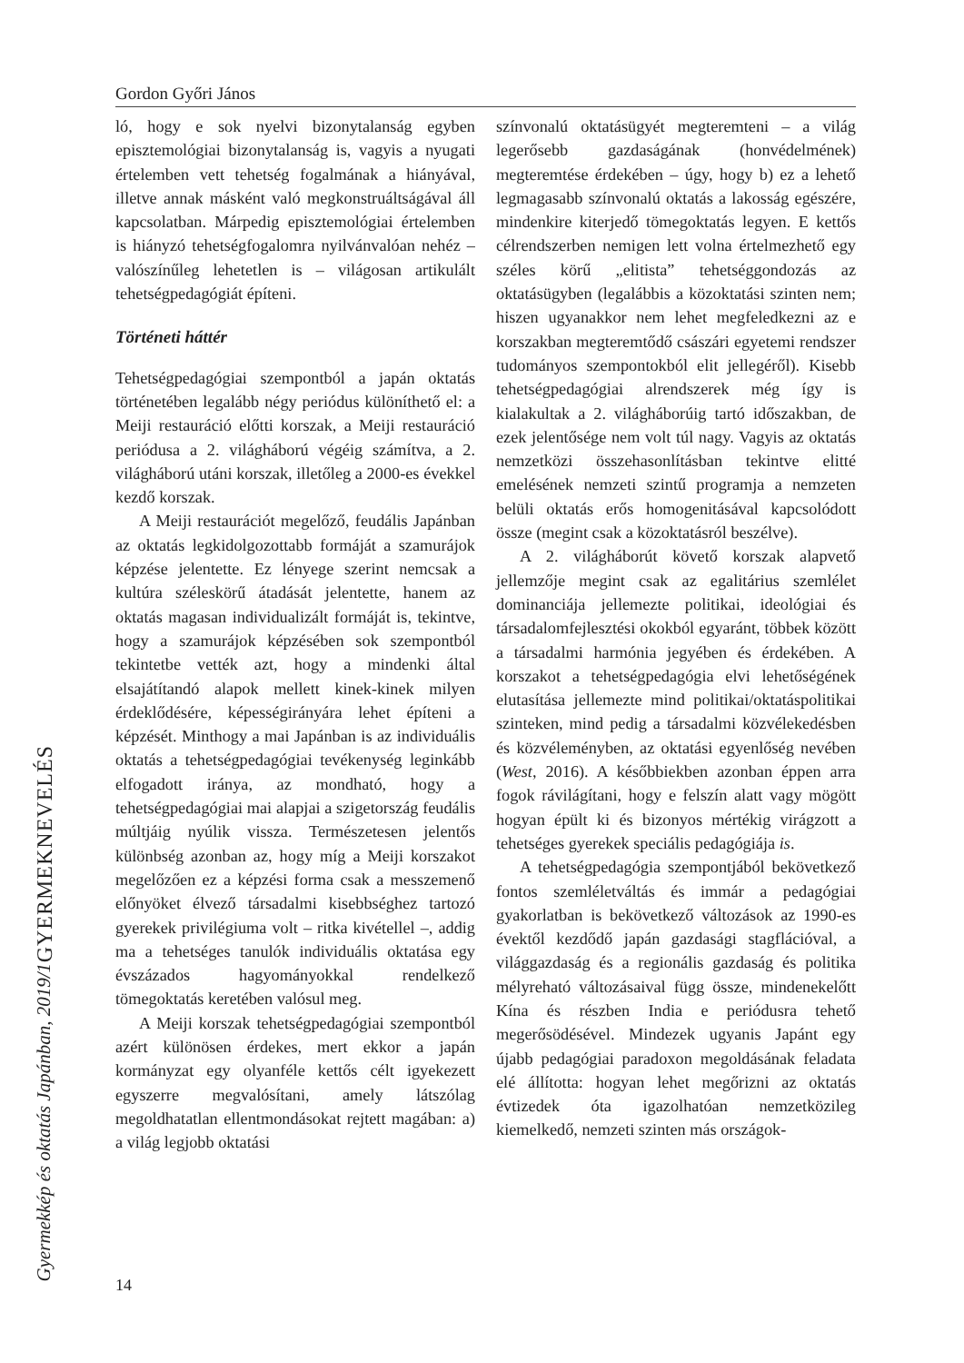Gordon Győri János
ló, hogy e sok nyelvi bizonytalanság egyben episztemológiai bizonytalanság is, vagyis a nyugati értelemben vett tehetség fogalmának a hiányával, illetve annak másként való megkonstruáltságával áll kapcsolatban. Márpedig episztemológiai értelemben is hiányzó tehetségfogalomra nyilvánvalóan nehéz – valószínűleg lehetetlen is – világosan artikulált tehetségpedagógiát építeni.
Történeti háttér
Tehetségpedagógiai szempontból a japán oktatás történetében legalább négy periódus különíthető el: a Meiji restauráció előtti korszak, a Meiji restauráció periódusa a 2. világháború végéig számítva, a 2. világháború utáni korszak, illetőleg a 2000-es évekkel kezdő korszak.
A Meiji restaurációt megelőző, feudális Japánban az oktatás legkidolgozottabb formáját a szamurájok képzése jelentette. Ez lényege szerint nemcsak a kultúra széleskörű átadását jelentette, hanem az oktatás magasan individualizált formáját is, tekintve, hogy a szamurájok képzésében sok szempontból tekintetbe vették azt, hogy a mindenki által elsajátítandó alapok mellett kinek-kinek milyen érdeklődésére, képességirányára lehet építeni a képzését. Minthogy a mai Japánban is az individuális oktatás a tehetségpedagógiai tevékenység leginkább elfogadott iránya, az mondható, hogy a tehetségpedagógiai mai alapjai a szigetország feudális múltjáig nyúlik vissza. Természetesen jelentős különbség azonban az, hogy míg a Meiji korszakot megelőzően ez a képzési forma csak a messzemenő előnyöket élvező társadalmi kisebbséghez tartozó gyerekek privilégiuma volt – ritka kivétellel –, addig ma a tehetséges tanulók individuális oktatása egy évszázados hagyományokkal rendelkező tömegoktatás keretében valósul meg.
A Meiji korszak tehetségpedagógiai szempontból azért különösen érdekes, mert ekkor a japán kormányzat egy olyanféle kettős célt igyekezett egyszerre megvalósítani, amely látszólag megoldhatatlan ellentmondásokat rejtett magában: a) a világ legjobb oktatási
színvonalú oktatásügyét megteremteni – a világ legerősebb gazdaságának (honvédelmének) megteremtése érdekében – úgy, hogy b) ez a lehető legmagasabb színvonalú oktatás a lakosság egészére, mindenkire kiterjedő tömegoktatás legyen. E kettős célrendszerben nemigen lett volna értelmezhető egy széles körű „elitista” tehetséggondozás az oktatásügyben (legalábbis a közoktatási szinten nem; hiszen ugyanakkor nem lehet megfeledkezni az e korszakban megteremtődő császári egyetemi rendszer tudományos szempontokból elit jellegéről). Kisebb tehetségpedagógiai alrendszerek még így is kialakultak a 2. világháborúig tartó időszakban, de ezek jelentősége nem volt túl nagy. Vagyis az oktatás nemzetközi összehasonlításban tekintve elitté emelésének nemzeti szintű programja a nemzeten belüli oktatás erős homogenitásával kapcsolódott össze (megint csak a közoktatásról beszélve).
A 2. világháborút követő korszak alapvető jellemzője megint csak az egalitárius szemlélet dominanciája jellemezte politikai, ideológiai és társadalomfejlesztési okokból egyaránt, többek között a társadalmi harmónia jegyében és érdekében. A korszakot a tehetségpedagógia elvi lehetőségének elutasítása jellemezte mind politikai/oktatáspolitikai szinteken, mind pedig a társadalmi közvélekedésben és közvéleményben, az oktatási egyenlőség nevében (West, 2016). A későbbiekben azonban éppen arra fogok rávilágítani, hogy e felszín alatt vagy mögött hogyan épült ki és bizonyos mértékig virágzott a tehetséges gyerekek speciális pedagógiája is.
A tehetségpedagógia szempontjából bekövetkező fontos szemléletváltás és immár a pedagógiai gyakorlatban is bekövetkező változások az 1990-es évektől kezdődő japán gazdasági stagflációval, a világgazdaság és a regionális gazdaság és politika mélyreható változásaival függ össze, mindenekelőtt Kína és részben India e periódusra tehető megerősödésével. Mindezek ugyanis Japánt egy újabb pedagógiai paradoxon megoldásának feladata elé állította: hogyan lehet megőrizni az oktatás évtizedek óta igazolhatóan nemzetközileg kiemelkedő, nemzeti szinten más országok-
GYERMEKNEVELÉS
Gyermekkép és oktatás Japánban, 2019/1
14